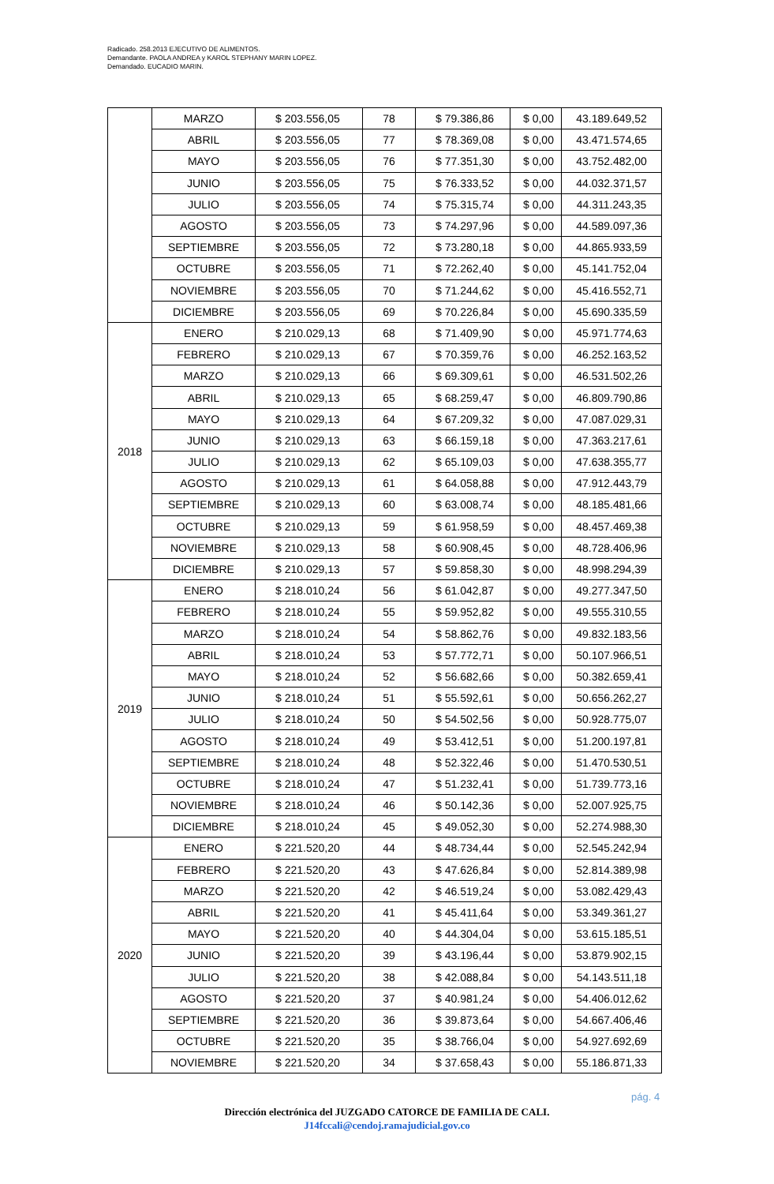Radicado. 258.2013 EJECUTIVO DE ALIMENTOS.
Demandante. PAOLA ANDREA y KAROL STEPHANY MARIN LOPEZ.
Demandado. EUCADIO MARIN.
| | MARZO | $ 203.556,05 | 78 | $ 79.386,86 | $ 0,00 | 43.189.649,52 |
| | ABRIL | $ 203.556,05 | 77 | $ 78.369,08 | $ 0,00 | 43.471.574,65 |
| | MAYO | $ 203.556,05 | 76 | $ 77.351,30 | $ 0,00 | 43.752.482,00 |
| | JUNIO | $ 203.556,05 | 75 | $ 76.333,52 | $ 0,00 | 44.032.371,57 |
| | JULIO | $ 203.556,05 | 74 | $ 75.315,74 | $ 0,00 | 44.311.243,35 |
| | AGOSTO | $ 203.556,05 | 73 | $ 74.297,96 | $ 0,00 | 44.589.097,36 |
| | SEPTIEMBRE | $ 203.556,05 | 72 | $ 73.280,18 | $ 0,00 | 44.865.933,59 |
| | OCTUBRE | $ 203.556,05 | 71 | $ 72.262,40 | $ 0,00 | 45.141.752,04 |
| | NOVIEMBRE | $ 203.556,05 | 70 | $ 71.244,62 | $ 0,00 | 45.416.552,71 |
| | DICIEMBRE | $ 203.556,05 | 69 | $ 70.226,84 | $ 0,00 | 45.690.335,59 |
| 2018 | ENERO | $ 210.029,13 | 68 | $ 71.409,90 | $ 0,00 | 45.971.774,63 |
| | FEBRERO | $ 210.029,13 | 67 | $ 70.359,76 | $ 0,00 | 46.252.163,52 |
| | MARZO | $ 210.029,13 | 66 | $ 69.309,61 | $ 0,00 | 46.531.502,26 |
| | ABRIL | $ 210.029,13 | 65 | $ 68.259,47 | $ 0,00 | 46.809.790,86 |
| | MAYO | $ 210.029,13 | 64 | $ 67.209,32 | $ 0,00 | 47.087.029,31 |
| | JUNIO | $ 210.029,13 | 63 | $ 66.159,18 | $ 0,00 | 47.363.217,61 |
| | JULIO | $ 210.029,13 | 62 | $ 65.109,03 | $ 0,00 | 47.638.355,77 |
| | AGOSTO | $ 210.029,13 | 61 | $ 64.058,88 | $ 0,00 | 47.912.443,79 |
| | SEPTIEMBRE | $ 210.029,13 | 60 | $ 63.008,74 | $ 0,00 | 48.185.481,66 |
| | OCTUBRE | $ 210.029,13 | 59 | $ 61.958,59 | $ 0,00 | 48.457.469,38 |
| | NOVIEMBRE | $ 210.029,13 | 58 | $ 60.908,45 | $ 0,00 | 48.728.406,96 |
| | DICIEMBRE | $ 210.029,13 | 57 | $ 59.858,30 | $ 0,00 | 48.998.294,39 |
| 2019 | ENERO | $ 218.010,24 | 56 | $ 61.042,87 | $ 0,00 | 49.277.347,50 |
| | FEBRERO | $ 218.010,24 | 55 | $ 59.952,82 | $ 0,00 | 49.555.310,55 |
| | MARZO | $ 218.010,24 | 54 | $ 58.862,76 | $ 0,00 | 49.832.183,56 |
| | ABRIL | $ 218.010,24 | 53 | $ 57.772,71 | $ 0,00 | 50.107.966,51 |
| | MAYO | $ 218.010,24 | 52 | $ 56.682,66 | $ 0,00 | 50.382.659,41 |
| | JUNIO | $ 218.010,24 | 51 | $ 55.592,61 | $ 0,00 | 50.656.262,27 |
| | JULIO | $ 218.010,24 | 50 | $ 54.502,56 | $ 0,00 | 50.928.775,07 |
| | AGOSTO | $ 218.010,24 | 49 | $ 53.412,51 | $ 0,00 | 51.200.197,81 |
| | SEPTIEMBRE | $ 218.010,24 | 48 | $ 52.322,46 | $ 0,00 | 51.470.530,51 |
| | OCTUBRE | $ 218.010,24 | 47 | $ 51.232,41 | $ 0,00 | 51.739.773,16 |
| | NOVIEMBRE | $ 218.010,24 | 46 | $ 50.142,36 | $ 0,00 | 52.007.925,75 |
| | DICIEMBRE | $ 218.010,24 | 45 | $ 49.052,30 | $ 0,00 | 52.274.988,30 |
| 2020 | ENERO | $ 221.520,20 | 44 | $ 48.734,44 | $ 0,00 | 52.545.242,94 |
| | FEBRERO | $ 221.520,20 | 43 | $ 47.626,84 | $ 0,00 | 52.814.389,98 |
| | MARZO | $ 221.520,20 | 42 | $ 46.519,24 | $ 0,00 | 53.082.429,43 |
| | ABRIL | $ 221.520,20 | 41 | $ 45.411,64 | $ 0,00 | 53.349.361,27 |
| | MAYO | $ 221.520,20 | 40 | $ 44.304,04 | $ 0,00 | 53.615.185,51 |
| | JUNIO | $ 221.520,20 | 39 | $ 43.196,44 | $ 0,00 | 53.879.902,15 |
| | JULIO | $ 221.520,20 | 38 | $ 42.088,84 | $ 0,00 | 54.143.511,18 |
| | AGOSTO | $ 221.520,20 | 37 | $ 40.981,24 | $ 0,00 | 54.406.012,62 |
| | SEPTIEMBRE | $ 221.520,20 | 36 | $ 39.873,64 | $ 0,00 | 54.667.406,46 |
| | OCTUBRE | $ 221.520,20 | 35 | $ 38.766,04 | $ 0,00 | 54.927.692,69 |
| | NOVIEMBRE | $ 221.520,20 | 34 | $ 37.658,43 | $ 0,00 | 55.186.871,33 |
pág. 4
Dirección electrónica del JUZGADO CATORCE DE FAMILIA DE CALI.
J14fccali@cendoj.ramajudicial.gov.co